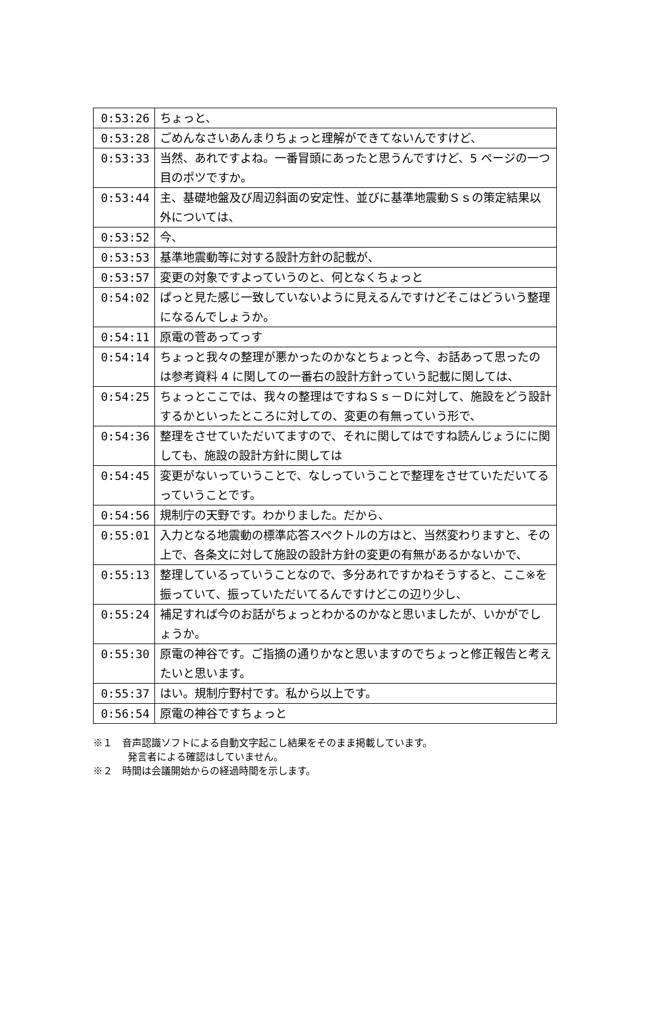| 0:53:26 | ちょっと、 |
| 0:53:28 | ごめんなさいあんまりちょっと理解ができてないんですけど、 |
| 0:53:33 | 当然、あれですよね。一番冒頭にあったと思うんですけど、5 ページの一つ目のポツですか。 |
| 0:53:44 | 主、基礎地盤及び周辺斜面の安定性、並びに基準地震動Ｓｓの策定結果以外については、 |
| 0:53:52 | 今、 |
| 0:53:53 | 基準地震動等に対する設計方針の記載が、 |
| 0:53:57 | 変更の対象ですよっていうのと、何となくちょっと |
| 0:54:02 | ぱっと見た感じ一致していないように見えるんですけどそこはどういう整理になるんでしょうか。 |
| 0:54:11 | 原電の菅あってっす |
| 0:54:14 | ちょっと我々の整理が悪かったのかなとちょっと今、お話あって思ったのは参考資料 4 に関しての一番右の設計方針っていう記載に関しては、 |
| 0:54:25 | ちょっとここでは、我々の整理はですねＳｓ－Ｄに対して、施設をどう設計するかといったところに対しての、変更の有無っていう形で、 |
| 0:54:36 | 整理をさせていただいてますので、それに関してはですね読んじょうにに関しても、施設の設計方針に関しては |
| 0:54:45 | 変更がないっていうことで、なしっていうことで整理をさせていただいてるっていうことです。 |
| 0:54:56 | 規制庁の天野です。わかりました。だから、 |
| 0:55:01 | 入力となる地震動の標準応答スペクトルの方はと、当然変わりますと、その上で、各条文に対して施設の設計方針の変更の有無があるかないかで、 |
| 0:55:13 | 整理しているっていうことなので、多分あれですかねそうすると、ここ※を振っていて、振っていただいてるんですけどこの辺り少し、 |
| 0:55:24 | 補足すれば今のお話がちょっとわかるのかなと思いましたが、いかがでしょうか。 |
| 0:55:30 | 原電の神谷です。ご指摘の通りかなと思いますのでちょっと修正報告と考えたいと思います。 |
| 0:55:37 | はい。規制庁野村です。私から以上です。 |
| 0:56:54 | 原電の神谷ですちょっと |
※１　音声認識ソフトによる自動文字起こし結果をそのまま掲載しています。
発言者による確認はしていません。
※２　時間は会議開始からの経過時間を示します。